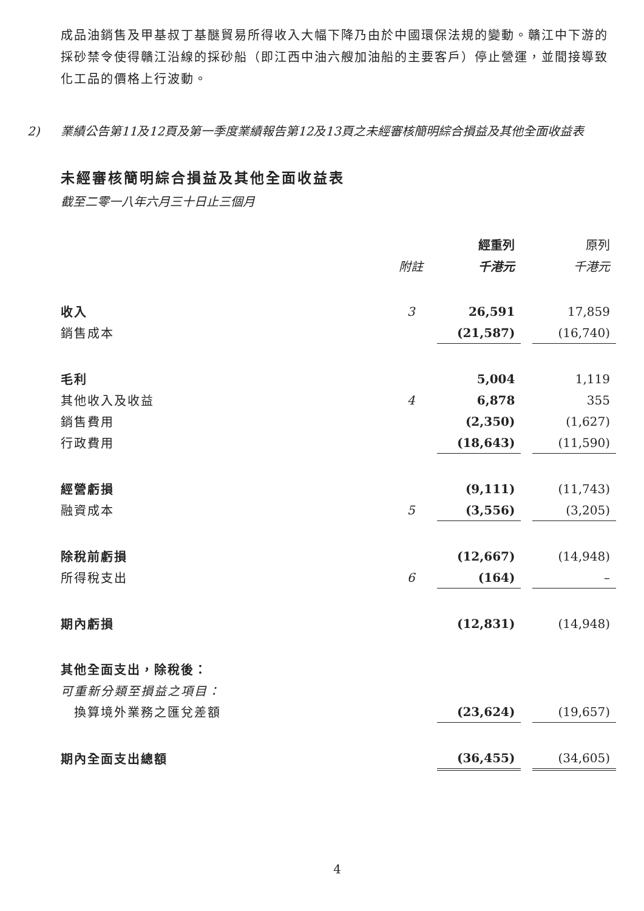成品油銷售及甲基叔丁基醚貿易所得收入大幅下降乃由於中國環保法規的變動。贛江中下游的採砂禁令使得贛江沿線的採砂船（即江西中油六艘加油船的主要客戶）停止營運，並間接導致化工品的價格上行波動。
2) 業績公告第11及12頁及第一季度業績報告第12及13頁之未經審核簡明綜合損益及其他全面收益表
未經審核簡明綜合損益及其他全面收益表
截至二零一八年六月三十日止三個月
| | | 經重列 | | 原列 |
| | 附註 | 千港元 | | 千港元 |
| 收入 | 3 | 26,591 | | 17,859 |
| 銷售成本 | | (21,587) | | (16,740) |
| 毛利 | | 5,004 | | 1,119 |
| 其他收入及收益 | 4 | 6,878 | | 355 |
| 銷售費用 | | (2,350) | | (1,627) |
| 行政費用 | | (18,643) | | (11,590) |
| 經營虧損 | | (9,111) | | (11,743) |
| 融資成本 | 5 | (3,556) | | (3,205) |
| 除稅前虧損 | | (12,667) | | (14,948) |
| 所得稅支出 | 6 | (164) | | – |
| 期內虧損 | | (12,831) | | (14,948) |
| 其他全面支出，除稅後： | | | | |
| 可重新分類至損益之項目： | | | | |
| 換算境外業務之匯兌差額 | | (23,624) | | (19,657) |
| 期內全面支出總額 | | (36,455) | | (34,605) |
4